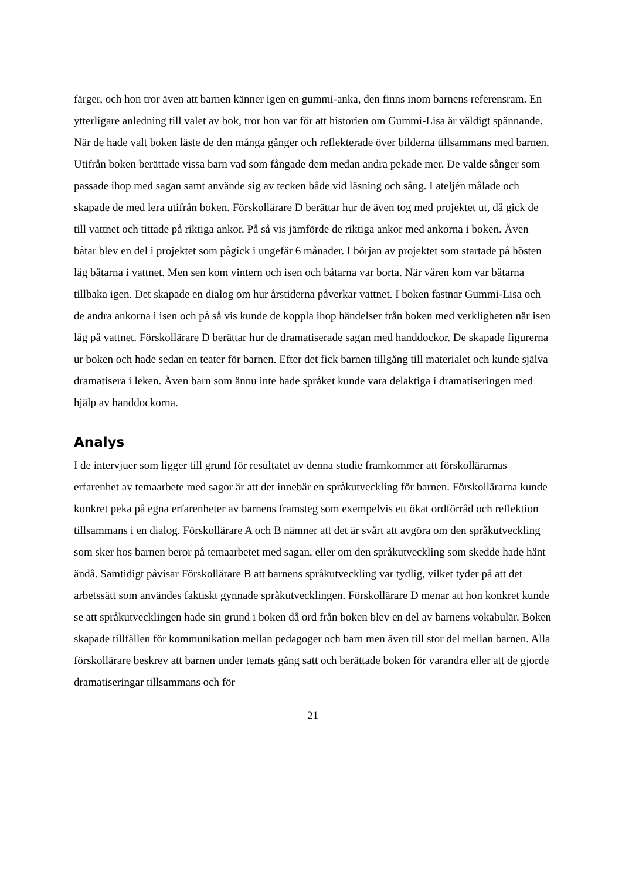färger, och hon tror även att barnen känner igen en gummi-anka, den finns inom barnens referensram. En ytterligare anledning till valet av bok, tror hon var för att historien om Gummi-Lisa är väldigt spännande. När de hade valt boken läste de den många gånger och reflekterade över bilderna tillsammans med barnen. Utifrån boken berättade vissa barn vad som fångade dem medan andra pekade mer. De valde sånger som passade ihop med sagan samt använde sig av tecken både vid läsning och sång. I ateljén målade och skapade de med lera utifrån boken. Förskollärare D berättar hur de även tog med projektet ut, då gick de till vattnet och tittade på riktiga ankor. På så vis jämförde de riktiga ankor med ankorna i boken. Även båtar blev en del i projektet som pågick i ungefär 6 månader. I början av projektet som startade på hösten låg båtarna i vattnet. Men sen kom vintern och isen och båtarna var borta. När våren kom var båtarna tillbaka igen. Det skapade en dialog om hur årstiderna påverkar vattnet. I boken fastnar Gummi-Lisa och de andra ankorna i isen och på så vis kunde de koppla ihop händelser från boken med verkligheten när isen låg på vattnet. Förskollärare D berättar hur de dramatiserade sagan med handdockor. De skapade figurerna ur boken och hade sedan en teater för barnen. Efter det fick barnen tillgång till materialet och kunde själva dramatisera i leken. Även barn som ännu inte hade språket kunde vara delaktiga i dramatiseringen med hjälp av handdockorna.
Analys
I de intervjuer som ligger till grund för resultatet av denna studie framkommer att förskollärarnas erfarenhet av temaarbete med sagor är att det innebär en språkutveckling för barnen. Förskollärarna kunde konkret peka på egna erfarenheter av barnens framsteg som exempelvis ett ökat ordförråd och reflektion tillsammans i en dialog. Förskollärare A och B nämner att det är svårt att avgöra om den språkutveckling som sker hos barnen beror på temaarbetet med sagan, eller om den språkutveckling som skedde hade hänt ändå. Samtidigt påvisar Förskollärare B att barnens språkutveckling var tydlig, vilket tyder på att det arbetssätt som användes faktiskt gynnade språkutvecklingen. Förskollärare D menar att hon konkret kunde se att språkutvecklingen hade sin grund i boken då ord från boken blev en del av barnens vokabulär. Boken skapade tillfällen för kommunikation mellan pedagoger och barn men även till stor del mellan barnen. Alla förskollärare beskrev att barnen under temats gång satt och berättade boken för varandra eller att de gjorde dramatiseringar tillsammans och för
21